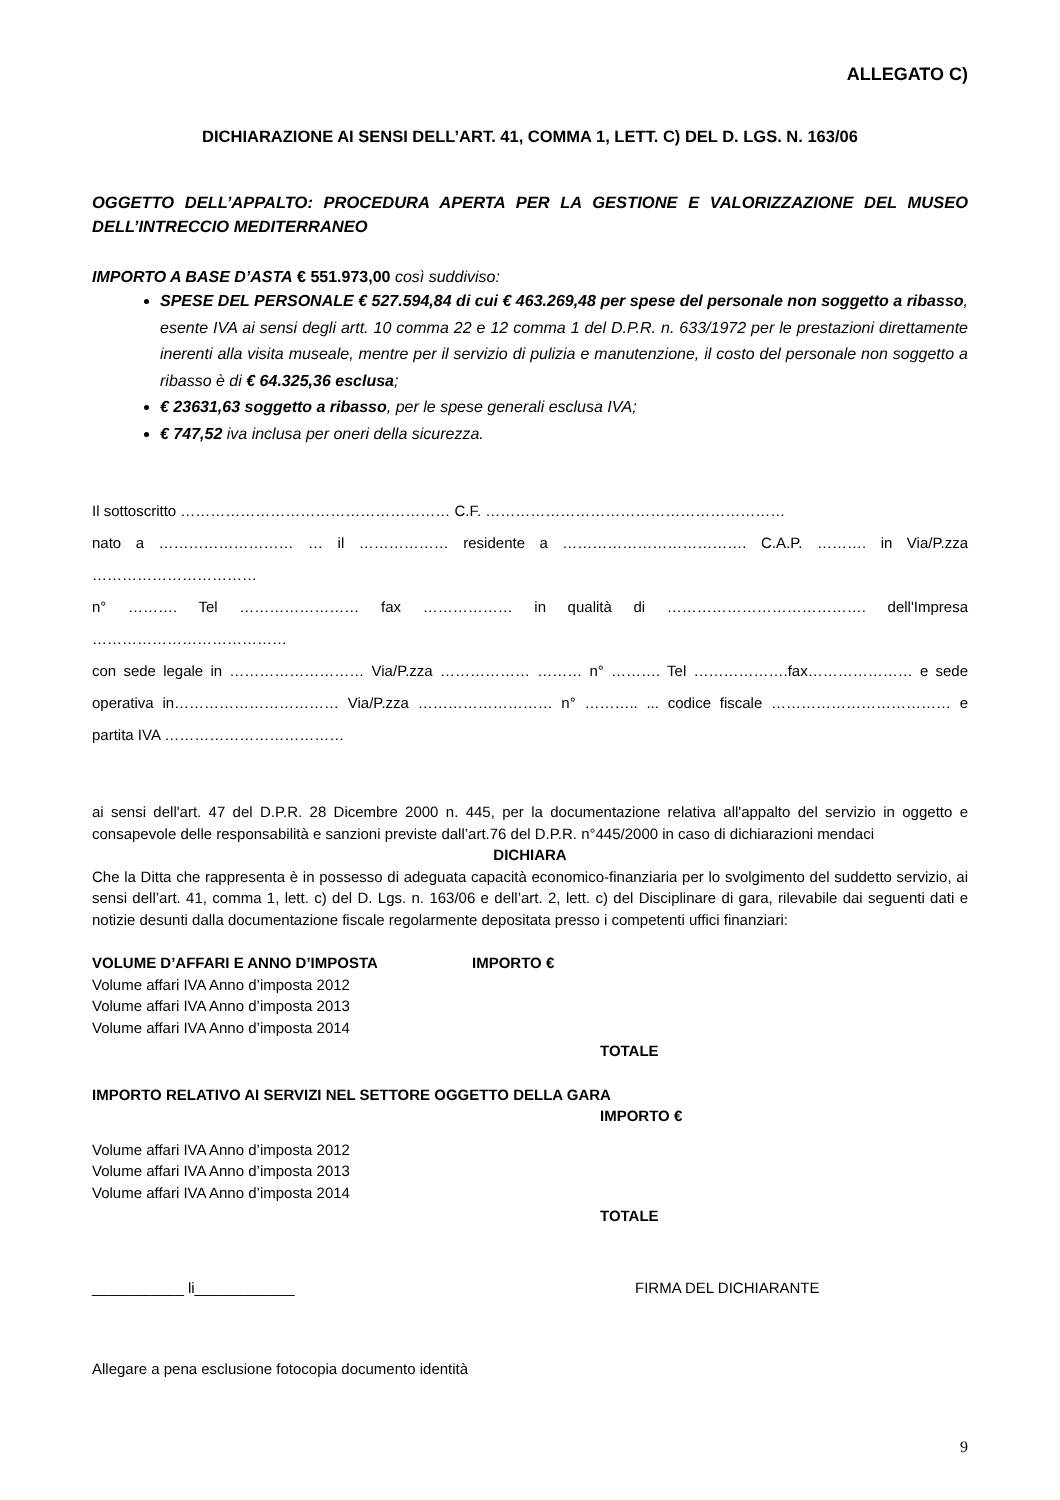ALLEGATO C)
DICHIARAZIONE AI SENSI DELL’ART. 41, COMMA 1, LETT. C) DEL D. LGS. N. 163/06
OGGETTO DELL’APPALTO: PROCEDURA APERTA PER LA GESTIONE E VALORIZZAZIONE DEL MUSEO DELL’INTRECCIO MEDITERRANEO
IMPORTO A BASE D’ASTA € 551.973,00 così suddiviso:
SPESE DEL PERSONALE € 527.594,84 di cui € 463.269,48 per spese del personale non soggetto a ribasso, esente IVA ai sensi degli artt. 10 comma 22 e 12 comma 1 del D.P.R. n. 633/1972 per le prestazioni direttamente inerenti alla visita museale, mentre per il servizio di pulizia e manutenzione, il costo del personale non soggetto a ribasso è di € 64.325,36 esclusa;
€ 23631,63 soggetto a ribasso, per le spese generali esclusa IVA;
€ 747,52 iva inclusa per oneri della sicurezza.
Il sottoscritto ……………………………………………… C.F. ……………………………………………………
nato a ……………………… … il ……………… residente a ………………………………. C.A.P. ………. in Via/P.zza ……………………………
n° ………. Tel …………………… fax ……………… in qualità di …………………………………. dell'Impresa …………………………………
con sede legale in ……………………… Via/P.zza ……………… ……… n° ………. Tel ……………….fax………………… e sede operativa in…………………………… Via/P.zza ……………………… n° ……….. ... codice fiscale ……………………………… e partita IVA ………………………………
ai sensi dell'art. 47 del D.P.R. 28 Dicembre 2000 n. 445, per la documentazione relativa all'appalto del servizio in oggetto e consapevole delle responsabilità e sanzioni previste dall’art.76 del D.P.R. n°445/2000 in caso di dichiarazioni mendaci
DICHIARA
Che la Ditta che rappresenta è in possesso di adeguata capacità economico-finanziaria per lo svolgimento del suddetto servizio, ai sensi dell’art. 41, comma 1, lett. c) del D. Lgs. n. 163/06 e dell’art. 2, lett. c) del Disciplinare di gara, rilevabile dai seguenti dati e notizie desunti dalla documentazione fiscale regolarmente depositata presso i competenti uffici finanziari:
VOLUME D’AFFARI E ANNO D’IMPOSTA IMPORTO €
Volume affari IVA Anno d’imposta 2012
Volume affari IVA Anno d’imposta 2013
Volume affari IVA Anno d’imposta 2014
TOTALE
IMPORTO RELATIVO AI SERVIZI NEL SETTORE OGGETTO DELLA GARA
IMPORTO €
Volume affari IVA Anno d’imposta 2012
Volume affari IVA Anno d’imposta 2013
Volume affari IVA Anno d’imposta 2014
TOTALE
___________ li____________ FIRMA DEL DICHIARANTE
Allegare a pena esclusione fotocopia documento identità
9